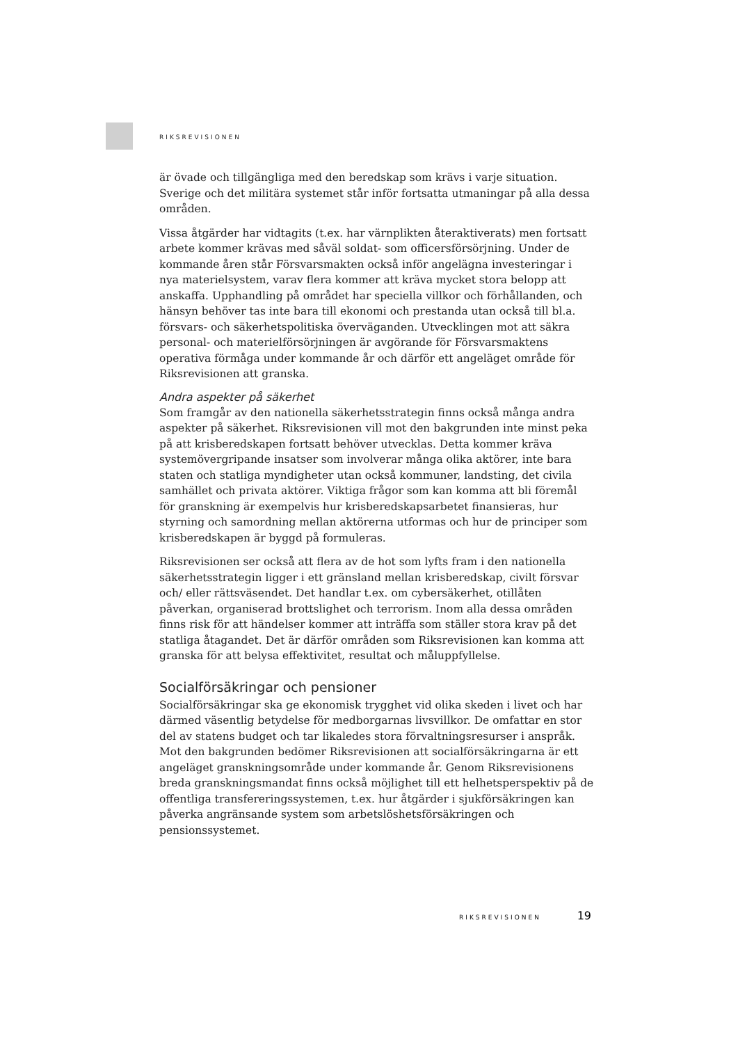RIKSREVISIONEN
är övade och tillgängliga med den beredskap som krävs i varje situation. Sverige och det militära systemet står inför fortsatta utmaningar på alla dessa områden.
Vissa åtgärder har vidtagits (t.ex. har värnplikten återaktiverats) men fortsatt arbete kommer krävas med såväl soldat- som officersförsörjning. Under de kommande åren står Försvarsmakten också inför angelägna investeringar i nya materielsystem, varav flera kommer att kräva mycket stora belopp att anskaffa. Upphandling på området har speciella villkor och förhållanden, och hänsyn behöver tas inte bara till ekonomi och prestanda utan också till bl.a. försvars- och säkerhetspolitiska överväganden. Utvecklingen mot att säkra personal- och materielförsörjningen är avgörande för Försvarsmaktens operativa förmåga under kommande år och därför ett angeläget område för Riksrevisionen att granska.
Andra aspekter på säkerhet
Som framgår av den nationella säkerhetsstrategin finns också många andra aspekter på säkerhet. Riksrevisionen vill mot den bakgrunden inte minst peka på att krisberedskapen fortsatt behöver utvecklas. Detta kommer kräva systemövergripande insatser som involverar många olika aktörer, inte bara staten och statliga myndigheter utan också kommuner, landsting, det civila samhället och privata aktörer. Viktiga frågor som kan komma att bli föremål för granskning är exempelvis hur krisberedskapsarbetet finansieras, hur styrning och samordning mellan aktörerna utformas och hur de principer som krisberedskapen är byggd på formuleras.
Riksrevisionen ser också att flera av de hot som lyfts fram i den nationella säkerhetsstrategin ligger i ett gränsland mellan krisberedskap, civilt försvar och/ eller rättsväsendet. Det handlar t.ex. om cybersäkerhet, otillåten påverkan, organiserad brottslighet och terrorism. Inom alla dessa områden finns risk för att händelser kommer att inträffa som ställer stora krav på det statliga åtagandet. Det är därför områden som Riksrevisionen kan komma att granska för att belysa effektivitet, resultat och måluppfyllelse.
Socialförsäkringar och pensioner
Socialförsäkringar ska ge ekonomisk trygghet vid olika skeden i livet och har därmed väsentlig betydelse för medborgarnas livsvillkor. De omfattar en stor del av statens budget och tar likaledes stora förvaltningsresurser i anspråk. Mot den bakgrunden bedömer Riksrevisionen att socialförsäkringarna är ett angeläget granskningsområde under kommande år. Genom Riksrevisionens breda granskningsmandat finns också möjlighet till ett helhetsperspektiv på de offentliga transfereringssystemen, t.ex. hur åtgärder i sjukförsäkringen kan påverka angränsande system som arbetslöshetsförsäkringen och pensionssystemet.
RIKSREVISIONEN 19